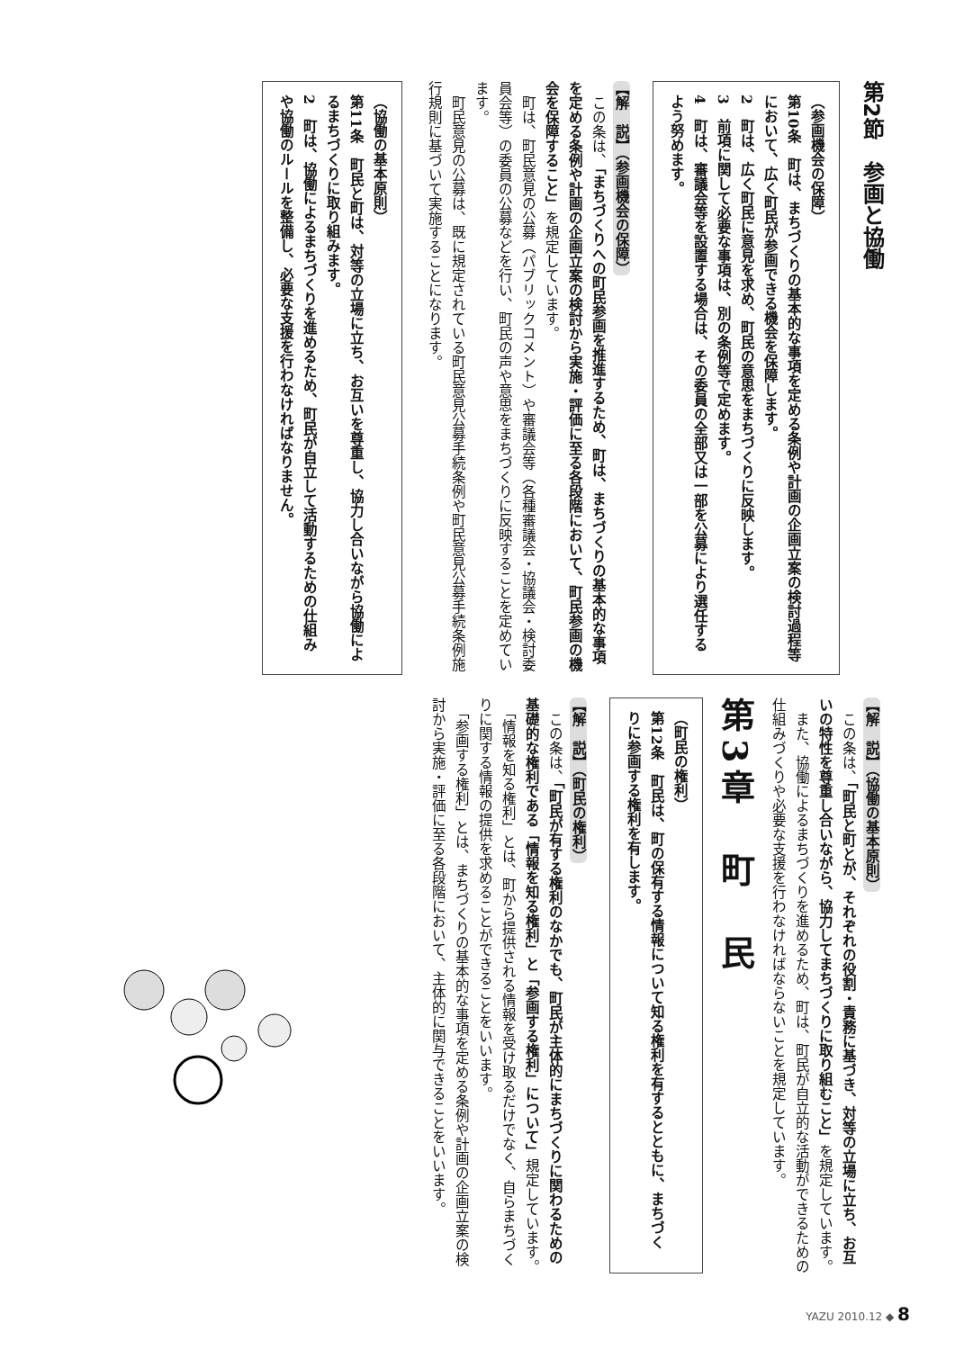第2節　参画と協働
（参画機会の保障）
第10条　町は、まちづくりの基本的な事項を定める条例や計画の企画立案の検討過程等において、広く町民が参画できる機会を保障します。
2　町は、広く町民に意見を求め、町民の意思をまちづくりに反映します。
3　前項に関して必要な事項は、別の条例等で定めます。
4　町は、審議会等を設置する場合は、その委員の全部又は一部を公募により選任するよう努めます。
【解　説】（参画機会の保障）
　この条は、「まちづくりへの町民参画を推進するため、町は、まちづくりの基本的な事項を定める条例や計画の企画立案の検討から実施・評価に至る各段階において、町民参画の機会を保障すること」を規定しています。
　町は、町民意見の公募（パブリックコメント）や審議会等（各種審議会・協議会・検討委員会等）の委員の公募などを行い、町民の声や意思をまちづくりに反映することを定めています。
　町民意見の公募は、既に規定されている町民意見公募手続条例や町民意見公募手続条例施行規則に基づいて実施することになります。
（協働の基本原則）
第11条　町民と町は、対等の立場に立ち、お互いを尊重し、協力し合いながら協働によるまちづくりに取り組みます。
2　町は、協働によるまちづくりを進めるため、町民が自立して活動するための仕組みや協働のルールを整備し、必要な支援を行わなければなりません。
【解　説】（協働の基本原則）
　この条は、「町民と町とが、それぞれの役割・責務に基づき、対等の立場に立ち、お互いの特性を尊重し合いながら、協力してまちづくりに取り組むこと」を規定しています。
　また、協働によるまちづくりを進めるため、町は、町民が自立的な活動ができるための仕組みづくりや必要な支援を行わなければならないことを規定しています。
第3章　町　民
（町民の権利）
第12条　町民は、町の保有する情報について知る権利を有するとともに、まちづくりに参画する権利を有します。
【解　説】（町民の権利）
　この条は、「町民が有する権利のなかでも、町民が主体的にまちづくりに関わるための基礎的な権利である「情報を知る権利」と「参画する権利」について」規定しています。
　「情報を知る権利」とは、町から提供される情報を受け取るだけでなく、自らまちづくりに関する情報の提供を求めることができることをいいます。
　「参画する権利」とは、まちづくりの基本的な事項を定める条例や計画の企画立案の検討から実施・評価に至る各段階において、主体的に関与できることをいいます。
YAZU 2010.12 ◆ 8